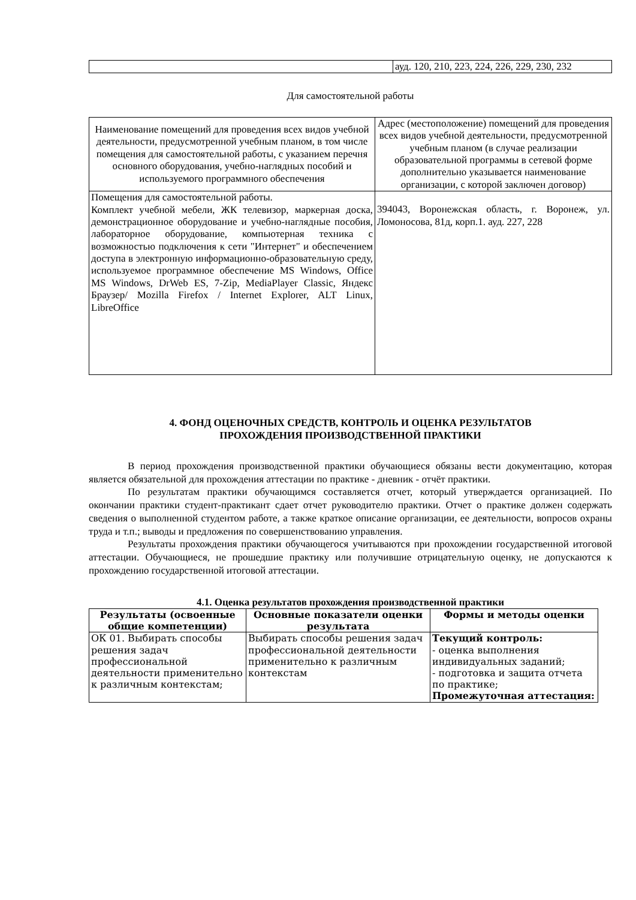| | ауд. 120, 210, 223, 224, 226, 229, 230, 232 |
Для самостоятельной работы
| Наименование помещений для проведения всех видов учебной деятельности, предусмотренной учебным планом, в том числе помещения для самостоятельной работы, с указанием перечня основного оборудования, учебно-наглядных пособий и используемого программного обеспечения | Адрес (местоположение) помещений для проведения всех видов учебной деятельности, предусмотренной учебным планом (в случае реализации образовательной программы в сетевой форме дополнительно указывается наименование организации, с которой заключен договор) |
| Помещения для самостоятельной работы. Комплект учебной мебели, ЖК телевизор, маркерная доска, демонстрационное оборудование и учебно-наглядные пособия, лабораторное оборудование, компьютерная техника с возможностью подключения к сети "Интернет" и обеспечением доступа в электронную информационно-образовательную среду, используемое программное обеспечение MS Windows, Office MS Windows, DrWeb ES, 7-Zip, MediaPlayer Classic, Яндекс Браузер/ Mozilla Firefox / Internet Explorer, ALT Linux, LibreOffice | 394043, Воронежская область, г. Воронеж, ул. Ломоносова, 81д, корп.1. ауд. 227, 228 |
4. ФОНД ОЦЕНОЧНЫХ СРЕДСТВ, КОНТРОЛЬ И ОЦЕНКА РЕЗУЛЬТАТОВ
ПРОХОЖДЕНИЯ ПРОИЗВОДСТВЕННОЙ ПРАКТИКИ
В период прохождения производственной практики обучающиеся обязаны вести документацию, которая является обязательной для прохождения аттестации по практике - дневник - отчёт практики.
По результатам практики обучающимся составляется отчет, который утверждается организацией. По окончании практики студент-практикант сдает отчет руководителю практики. Отчет о практике должен содержать сведения о выполненной студентом работе, а также краткое описание организации, ее деятельности, вопросов охраны труда и т.п.; выводы и предложения по совершенствованию управления.
Результаты прохождения практики обучающегося учитываются при прохождении государственной итоговой аттестации. Обучающиеся, не прошедшие практику или получившие отрицательную оценку, не допускаются к прохождению государственной итоговой аттестации.
4.1. Оценка результатов прохождения производственной практики
| Результаты (освоенные общие компетенции) | Основные показатели оценки результата | Формы и методы оценки |
| --- | --- | --- |
| ОК 01. Выбирать способы решения задач профессиональной деятельности применительно к различным контекстам; | Выбирать способы решения задач профессиональной деятельности применительно к различным контекстам | Текущий контроль: - оценка выполнения индивидуальных заданий; - подготовка и защита отчета по практике; Промежуточная аттестация: |